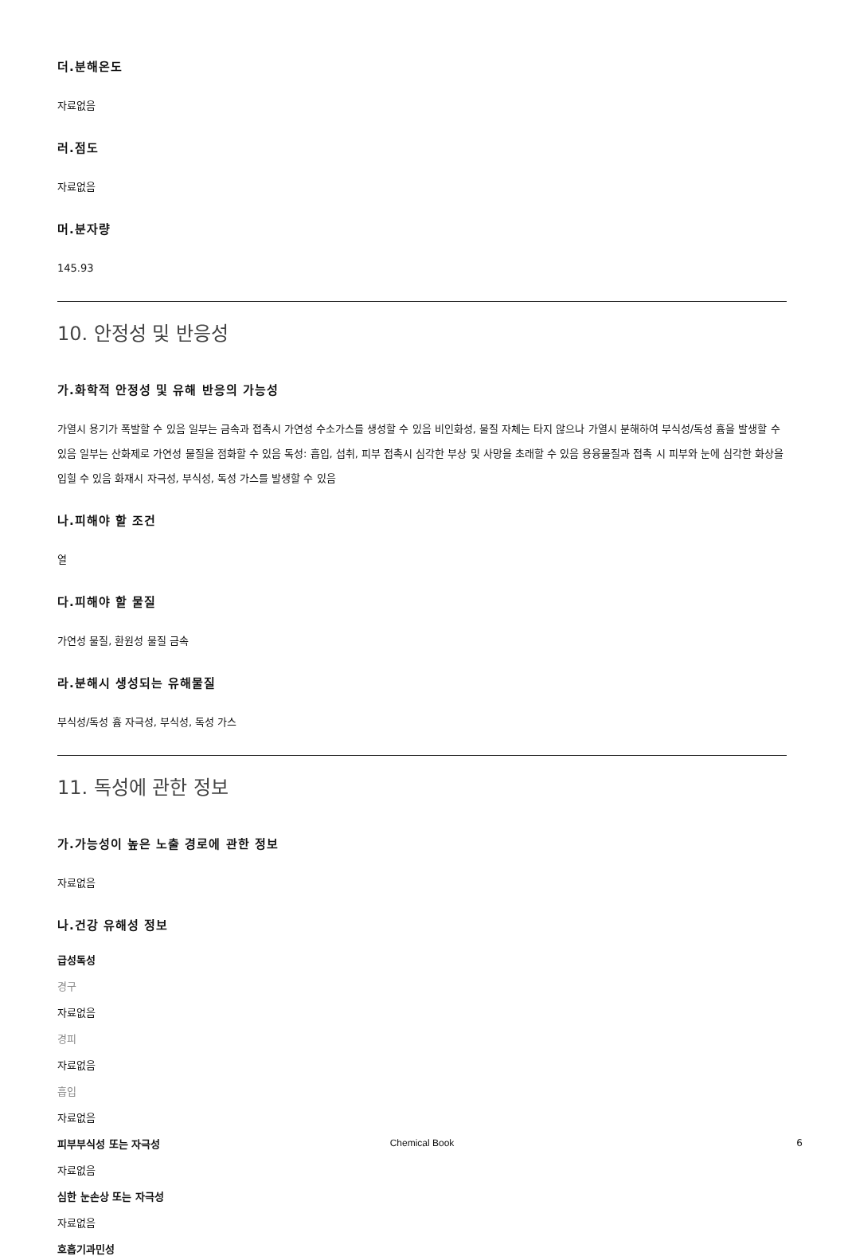더.분해온도
자료없음
러.점도
자료없음
머.분자량
145.93
10. 안정성 및 반응성
가.화학적 안정성 및 유해 반응의 가능성
가열시 용기가 폭발할 수 있음 일부는 금속과 접촉시 가연성 수소가스를 생성할 수 있음 비인화성, 물질 자체는 타지 않으나 가열시 분해하여 부식성/독성 흄을 발생할 수 있음 일부는 산화제로 가연성 물질을 점화할 수 있음 독성: 흡입, 섭취, 피부 접촉시 심각한 부상 및 사망을 초래할 수 있음 용융물질과 접촉 시 피부와 눈에 심각한 화상을 입힐 수 있음 화재시 자극성, 부식성, 독성 가스를 발생할 수 있음
나.피해야 할 조건
열
다.피해야 할 물질
가연성 물질, 환원성 물질 금속
라.분해시 생성되는 유해물질
부식성/독성 흄 자극성, 부식성, 독성 가스
11. 독성에 관한 정보
가.가능성이 높은 노출 경로에 관한 정보
자료없음
나.건강 유해성 정보
급성독성
경구
자료없음
경피
자료없음
흡입
자료없음
피부부식성 또는 자극성
자료없음
심한 눈손상 또는 자극성
자료없음
호흡기과민성
Chemical Book 6